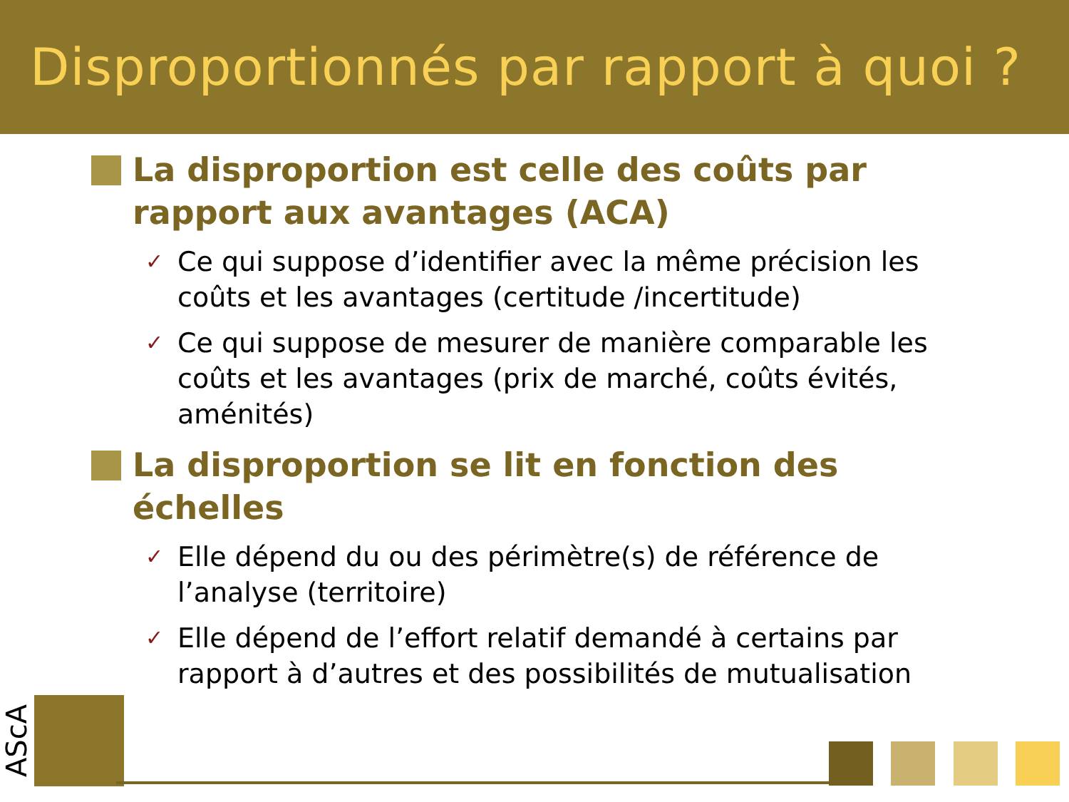Disproportionnés par rapport à quoi ?
La disproportion est celle des coûts par rapport aux avantages (ACA)
✓
Ce qui suppose d’identifier avec la même précision les coûts et les avantages (certitude /incertitude)
✓
Ce qui suppose de mesurer de manière comparable les coûts et les avantages (prix de marché, coûts évités, aménités)
La disproportion se lit en fonction des échelles
✓
Elle dépend du ou des périmètre(s) de référence de l’analyse (territoire)
✓
Elle dépend de l’effort relatif demandé à certains par rapport à d’autres et des possibilités de mutualisation
AScA